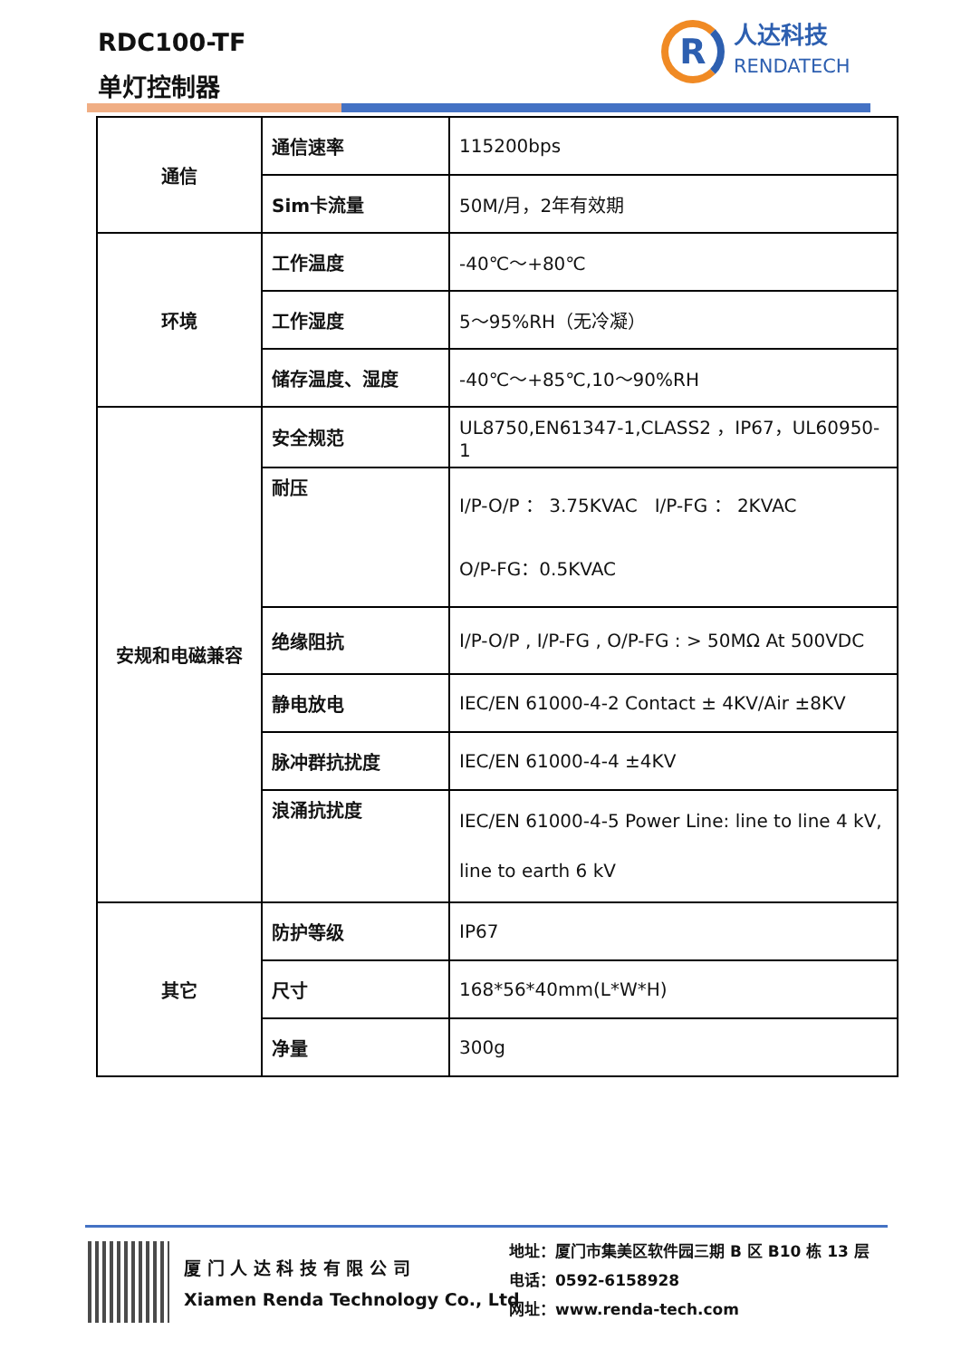RDC100-TF
单灯控制器
R
人达科技
RENDATECH
| 通信 | 通信速率 | 115200bps |
| | Sim卡流量 | 50M/月，2年有效期 |
| 环境 | 工作温度 | -40℃～+80℃ |
| | 工作湿度 | 5～95%RH（无冷凝） |
| | 储存温度、湿度 | -40℃～+85℃,10～90%RH |
| 安规和电磁兼容 | 安全规范 | UL8750,EN61347-1,CLASS2 ，IP67，UL60950-1 |
| | 耐压 | I/P-O/P ： 3.75KVAC I/P-FG ： 2KVAC O/P-FG：0.5KVAC |
| | 绝缘阻抗 | I/P-O/P , I/P-FG , O/P-FG : > 50MΩ At 500VDC |
| | 静电放电 | IEC/EN 61000-4-2 Contact ± 4KV/Air ±8KV |
| | 脉冲群抗扰度 | IEC/EN 61000-4-4 ±4KV |
| | 浪涌抗扰度 | IEC/EN 61000-4-5 Power Line: line to line 4 kV, line to earth 6 kV |
| 其它 | 防护等级 | IP67 |
| | 尺寸 | 168*56*40mm(L*W*H) |
| | 净量 | 300g |
厦 门 人 达 科 技 有 限 公 司
Xiamen Renda Technology Co., Ltd
地址：厦门市集美区软件园三期 B 区 B10 栋 13 层
电话：0592-6158928
网址：www.renda-tech.com